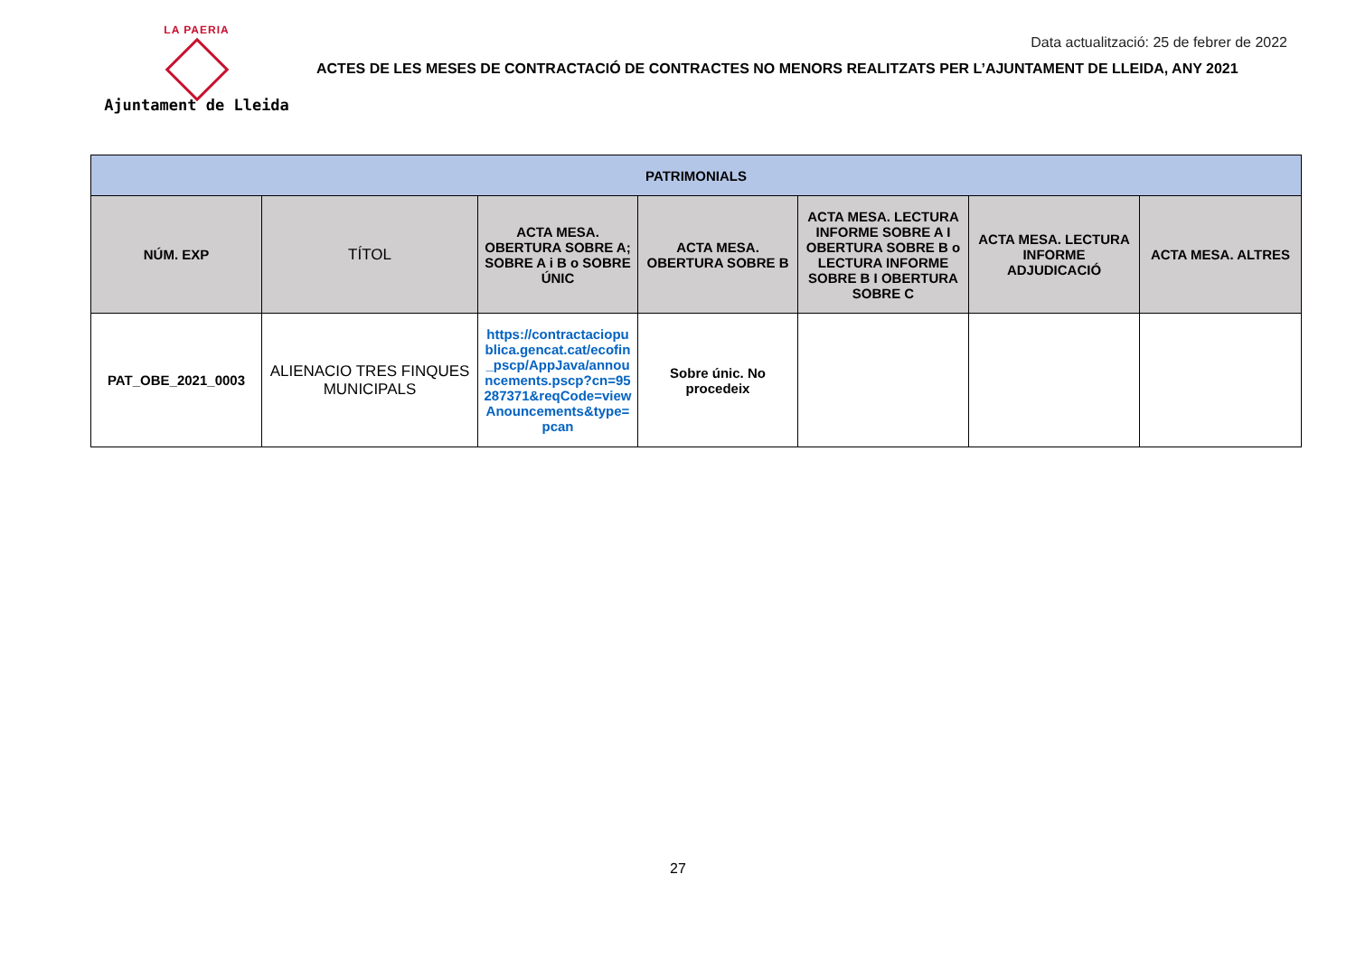LA PAERIA
Ajuntament de Lleida
Data actualització: 25 de febrer de 2022
ACTES DE LES MESES DE CONTRACTACIÓ DE CONTRACTES NO MENORS REALITZATS PER L’AJUNTAMENT DE LLEIDA, ANY 2021
| PATRIMONIALS | | | | | | |
| NÚM. EXP | TÍTOL | ACTA MESA. OBERTURA SOBRE A; SOBRE A i B o SOBRE ÚNIC | ACTA MESA. OBERTURA SOBRE B | ACTA MESA. LECTURA INFORME SOBRE A I OBERTURA SOBRE B o LECTURA INFORME SOBRE B I OBERTURA SOBRE C | ACTA MESA. LECTURA INFORME ADJUDICACIÓ | ACTA MESA. ALTRES |
| PAT_OBE_2021_0003 | ALIENACIO TRES FINQUES MUNICIPALS | https://contractaciopublica.gencat.cat/ecofin_pscp/AppJava/announcements.pscp?cn=95287371&reqCode=viewAnouncements&type=pcan | Sobre únic. No procedeix | | | |
27